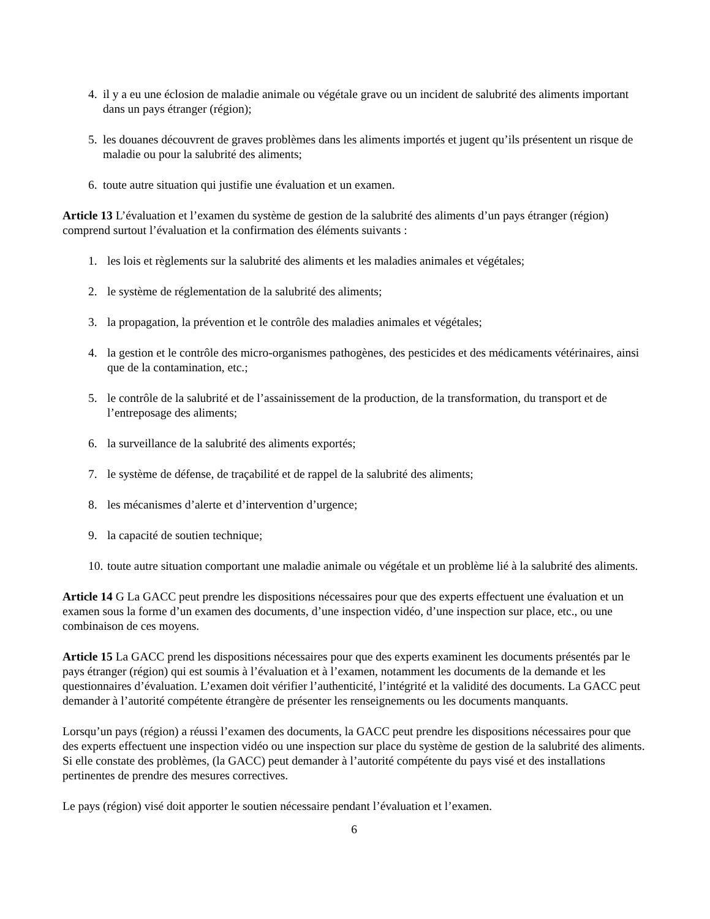4. il y a eu une éclosion de maladie animale ou végétale grave ou un incident de salubrité des aliments important dans un pays étranger (région);
5. les douanes découvrent de graves problèmes dans les aliments importés et jugent qu’ils présentent un risque de maladie ou pour la salubrité des aliments;
6. toute autre situation qui justifie une évaluation et un examen.
Article 13 L’évaluation et l’examen du système de gestion de la salubrité des aliments d’un pays étranger (région) comprend surtout l’évaluation et la confirmation des éléments suivants :
1. les lois et règlements sur la salubrité des aliments et les maladies animales et végétales;
2. le système de réglementation de la salubrité des aliments;
3. la propagation, la prévention et le contrôle des maladies animales et végétales;
4. la gestion et le contrôle des micro-organismes pathogènes, des pesticides et des médicaments vétérinaires, ainsi que de la contamination, etc.;
5. le contrôle de la salubrité et de l’assainissement de la production, de la transformation, du transport et de l’entreposage des aliments;
6. la surveillance de la salubrité des aliments exportés;
7. le système de défense, de traçabilité et de rappel de la salubrité des aliments;
8. les mécanismes d’alerte et d’intervention d’urgence;
9. la capacité de soutien technique;
10. toute autre situation comportant une maladie animale ou végétale et un problème lié à la salubrité des aliments.
Article 14 G La GACC peut prendre les dispositions nécessaires pour que des experts effectuent une évaluation et un examen sous la forme d’un examen des documents, d’une inspection vidéo, d’une inspection sur place, etc., ou une combinaison de ces moyens.
Article 15 La GACC prend les dispositions nécessaires pour que des experts examinent les documents présentés par le pays étranger (région) qui est soumis à l’évaluation et à l’examen, notamment les documents de la demande et les questionnaires d’évaluation. L’examen doit vérifier l’authenticité, l’intégrité et la validité des documents. La GACC peut demander à l’autorité compétente étrangère de présenter les renseignements ou les documents manquants.
Lorsqu’un pays (région) a réussi l’examen des documents, la GACC peut prendre les dispositions nécessaires pour que des experts effectuent une inspection vidéo ou une inspection sur place du système de gestion de la salubrité des aliments. Si elle constate des problèmes, (la GACC) peut demander à l’autorité compétente du pays visé et des installations pertinentes de prendre des mesures correctives.
Le pays (région) visé doit apporter le soutien nécessaire pendant l’évaluation et l’examen.
6